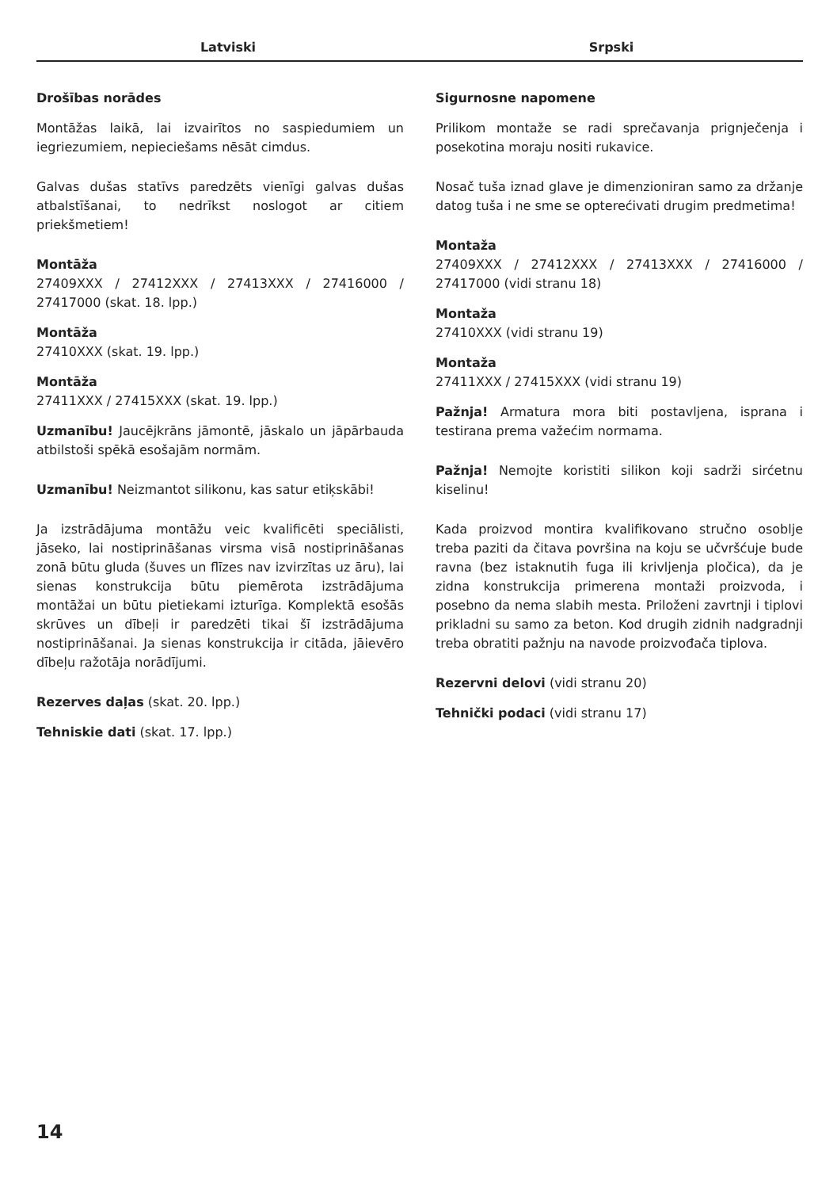Latviski Srpski
Drošības norādes
Montāžas laikā, lai izvairītos no saspiedumiem un iegriezumiem, nepieciešams nēsāt cimdus.
Galvas dušas statīvs paredzēts vienīgi galvas dušas atbalstīšanai, to nedrīkst noslogot ar citiem priekšmetiem!
Montāža
27409XXX / 27412XXX / 27413XXX / 27416000 / 27417000 (skat. 18. lpp.)
Montāža
27410XXX (skat. 19. lpp.)
Montāža
27411XXX / 27415XXX (skat. 19. lpp.)
Uzmanību! Jaucējkrāns jāmontē, jāskalo un jāpārbauda atbilstoši spēkā esošajām normām.
Uzmanību! Neizmantot silikonu, kas satur etiķskābi!
Ja izstrādājuma montāžu veic kvalificēti speciālisti, jāseko, lai nostiprināšanas virsma visā nostiprināšanas zonā būtu gluda (šuves un flīzes nav izvirzītas uz āru), lai sienas konstrukcija būtu piemērota izstrādājuma montāžai un būtu pietiekami izturīga. Komplektā esošās skrūves un dībeļi ir paredzēti tikai šī izstrādājuma nostiprināšanai. Ja sienas konstrukcija ir citāda, jāievēro dībeļu ražotāja norādījumi.
Rezerves daļas (skat. 20. lpp.)
Tehniskie dati (skat. 17. lpp.)
Sigurnosne napomene
Prilikom montaže se radi sprečavanja prignječenja i posekotina moraju nositi rukavice.
Nosač tuša iznad glave je dimenzioniran samo za držanje datog tuša i ne sme se opterećivati drugim predmetima!
Montaža
27409XXX / 27412XXX / 27413XXX / 27416000 / 27417000 (vidi stranu 18)
Montaža
27410XXX (vidi stranu 19)
Montaža
27411XXX / 27415XXX (vidi stranu 19)
Pažnja! Armatura mora biti postavljena, isprana i testirana prema važećim normama.
Pažnja! Nemojte koristiti silikon koji sadrži sirćetnu kiselinu!
Kada proizvod montira kvalifikovano stručno osoblje treba paziti da čitava površina na koju se učvršćuje bude ravna (bez istaknutih fuga ili krivljenja pločica), da je zidna konstrukcija primerena montaži proizvoda, i posebno da nema slabih mesta. Priloženi zavrtnji i tiplovi prikladni su samo za beton. Kod drugih zidnih nadgradnji treba obratiti pažnju na navode proizvođača tiplova.
Rezervni delovi (vidi stranu 20)
Tehnički podaci (vidi stranu 17)
14